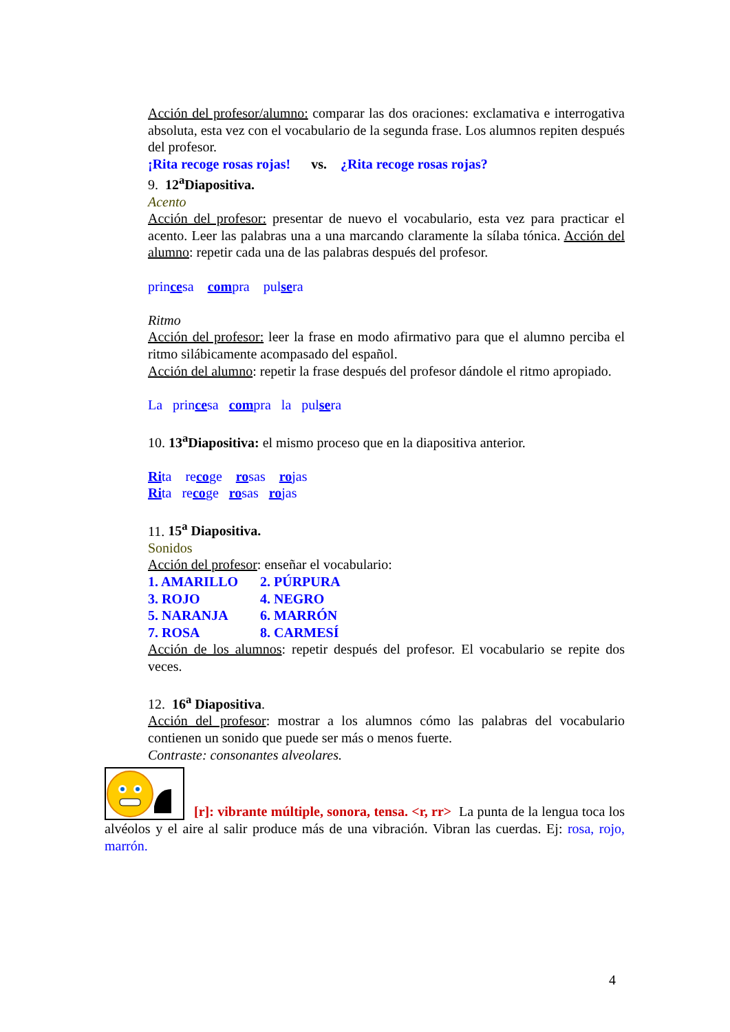Acción del profesor/alumno: comparar las dos oraciones: exclamativa e interrogativa absoluta, esta vez con el vocabulario de la segunda frase. Los alumnos repiten después del profesor.
¡Rita recoge rosas rojas! vs. ¿Rita recoge rosas rojas?
9. 12<sup>a</sup>Diapositiva.
Acento
Acción del profesor: presentar de nuevo el vocabulario, esta vez para practicar el acento. Leer las palabras una a una marcando claramente la sílaba tónica. Acción del alumno: repetir cada una de las palabras después del profesor.
princesa compra pulsera
Ritmo
Acción del profesor: leer la frase en modo afirmativo para que el alumno perciba el ritmo silábicamente acompasado del español.
Acción del alumno: repetir la frase después del profesor dándole el ritmo apropiado.
La princesa compra la pulsera
10. 13<sup>a</sup>Diapositiva: el mismo proceso que en la diapositiva anterior.
Rita recoge rosas rojas
Rita recoge rosas rojas
11. 15<sup>a</sup> Diapositiva.
Sonidos
Acción del profesor: enseñar el vocabulario:
1. AMARILLO 2. PÚRPURA
3. ROJO 4. NEGRO
5. NARANJA 6. MARRÓN
7. ROSA 8. CARMESÍ
Acción de los alumnos: repetir después del profesor. El vocabulario se repite dos veces.
12. 16<sup>a</sup> Diapositiva.
Acción del profesor: mostrar a los alumnos cómo las palabras del vocabulario contienen un sonido que puede ser más o menos fuerte.
Contraste: consonantes alveolares.
[r]: vibrante múltiple, sonora, tensa. <r, rr> La punta de la lengua toca los alvéolos y el aire al salir produce más de una vibración. Vibran las cuerdas. Ej: rosa, rojo, marrón.
4